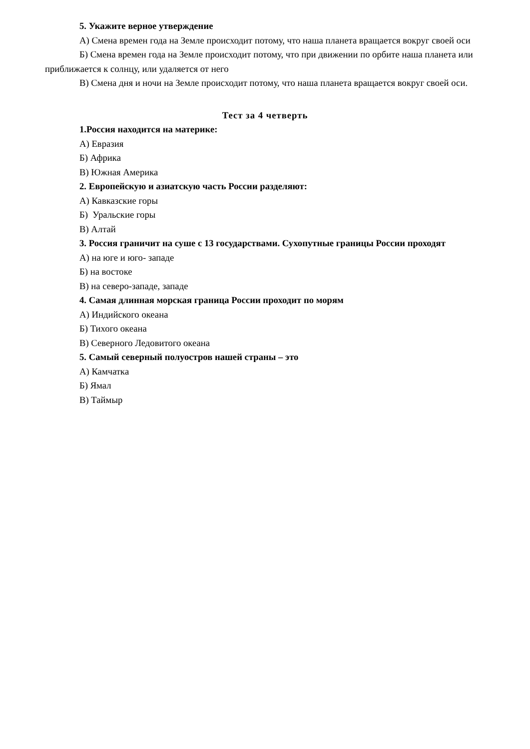5. Укажите верное утверждение
А) Смена времен года на Земле происходит потому, что наша планета вращается вокруг своей оси
Б) Смена времен года на Земле происходит потому, что при движении по орбите наша планета или приближается к солнцу, или удаляется от него
В) Смена дня и ночи на Земле происходит потому, что наша планета вращается вокруг своей оси.
Тест за 4 четверть
1.Россия находится на материке:
А) Евразия
Б) Африка
В) Южная Америка
2. Европейскую и азиатскую часть России разделяют:
А) Кавказские горы
Б) Уральские горы
В) Алтай
3. Россия граничит на суше с 13 государствами. Сухопутные границы России проходят
А) на юге и юго- западе
Б) на востоке
В) на северо-западе, западе
4. Самая длинная морская граница России проходит по морям
А) Индийского океана
Б) Тихого океана
В) Северного Ледовитого океана
5. Самый северный полуостров нашей страны – это
А) Камчатка
Б) Ямал
В) Таймыр